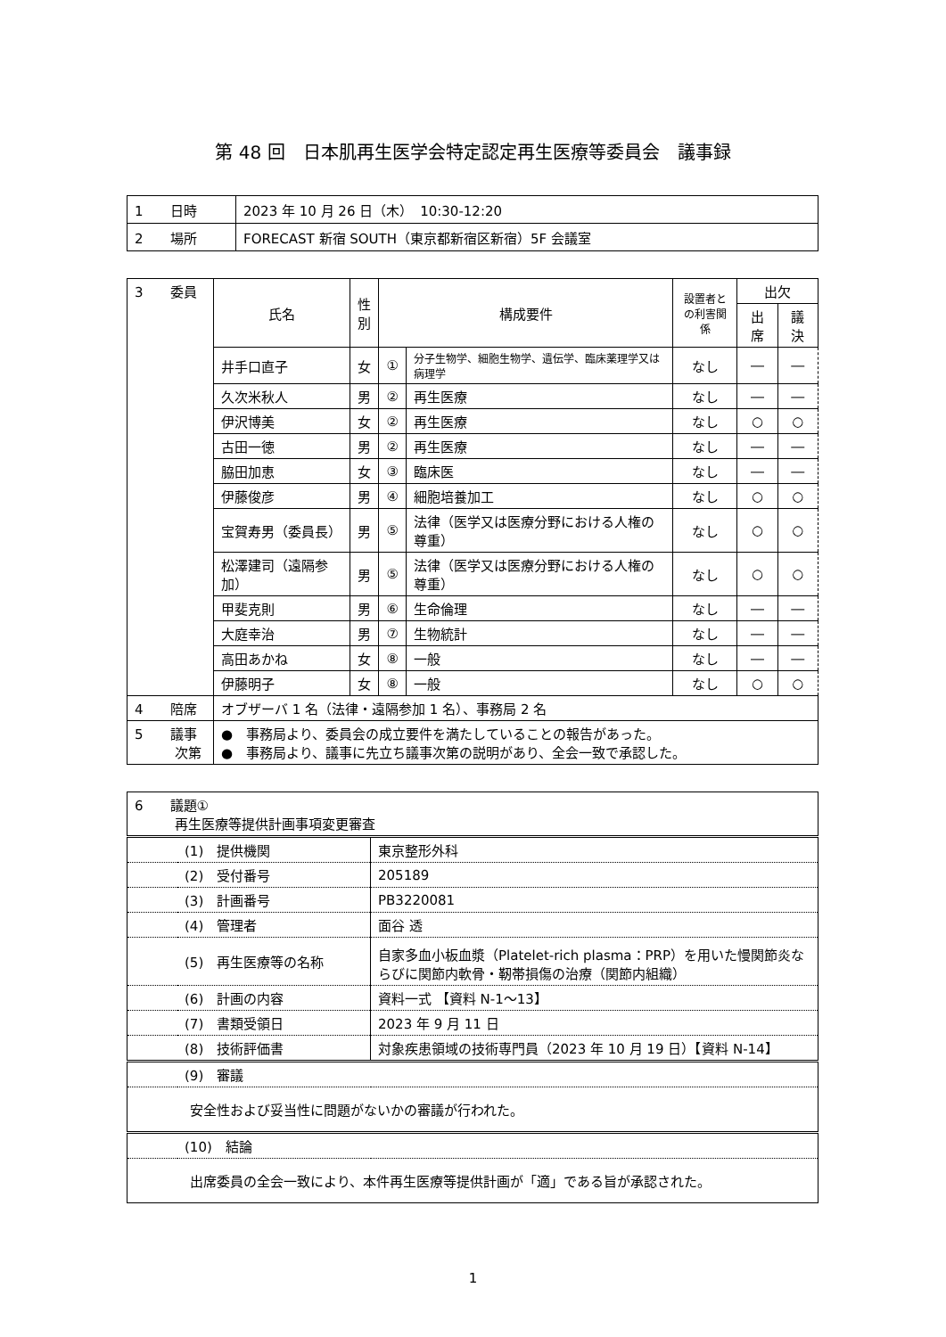第 48 回　日本肌再生医学会特定認定再生医療等委員会　議事録
| 1 日時 | 2023 年 10 月 26 日（木） 10:30-12:20 |
| 2 場所 | FORECAST 新宿 SOUTH（東京都新宿区新宿）5F 会議室 |
| 3 委員 | 氏名 | 性 別 | 構成要件 | | 設置者と の利害関係 | 出欠 | |
| | | | | | | 出席 | 議決 |
| | 井手口直子 | 女 | ① | 分子生物学、細胞生物学、遺伝学、臨床薬理学又は病理学 | なし | ― | ― |
| | 久次米秋人 | 男 | ② | 再生医療 | なし | ― | ― |
| | 伊沢博美 | 女 | ② | 再生医療 | なし | ○ | ○ |
| | 古田一徳 | 男 | ② | 再生医療 | なし | ― | ― |
| | 脇田加恵 | 女 | ③ | 臨床医 | なし | ― | ― |
| | 伊藤俊彦 | 男 | ④ | 細胞培養加工 | なし | ○ | ○ |
| | 宝賀寿男（委員長） | 男 | ⑤ | 法律（医学又は医療分野における人権の尊重） | なし | ○ | ○ |
| | 松澤建司（遠隔参加） | 男 | ⑤ | 法律（医学又は医療分野における人権の尊重） | なし | ○ | ○ |
| | 甲斐克則 | 男 | ⑥ | 生命倫理 | なし | ― | ― |
| | 大庭幸治 | 男 | ⑦ | 生物統計 | なし | ― | ― |
| | 高田あかね | 女 | ⑧ | 一般 | なし | ― | ― |
| | 伊藤明子 | 女 | ⑧ | 一般 | なし | ○ | ○ |
| 4 陪席 | オブザーバ 1 名（法律・遠隔参加 1 名）、事務局 2 名 | | | | | | |
| 5 議事 次第 | ● 事務局より、委員会の成立要件を満たしていることの報告があった。 ● 事務局より、議事に先立ち議事次第の説明があり、全会一致で承認した。 | | | | | | |
| 6 議題① 再生医療等提供計画事項変更審査 | | |
| | (1) 提供機関 | 東京整形外科 |
| | (2) 受付番号 | 205189 |
| | (3) 計画番号 | PB3220081 |
| | (4) 管理者 | 面谷 透 |
| | (5) 再生医療等の名称 | 自家多血小板血漿（Platelet-rich plasma：PRP）を用いた慢関節炎ならびに関節内軟骨・靭帯損傷の治療（関節内組織） |
| | (6) 計画の内容 | 資料一式 【資料 N-1～13】 |
| | (7) 書類受領日 | 2023 年 9 月 11 日 |
| | (8) 技術評価書 | 対象疾患領域の技術専門員（2023 年 10 月 19 日）【資料 N-14】 |
| | (9) 審議 | |
| 安全性および妥当性に問題がないかの審議が行われた。 | | |
| | (10) 結論 | |
| 出席委員の全会一致により、本件再生医療等提供計画が「適」である旨が承認された。 | | |
1